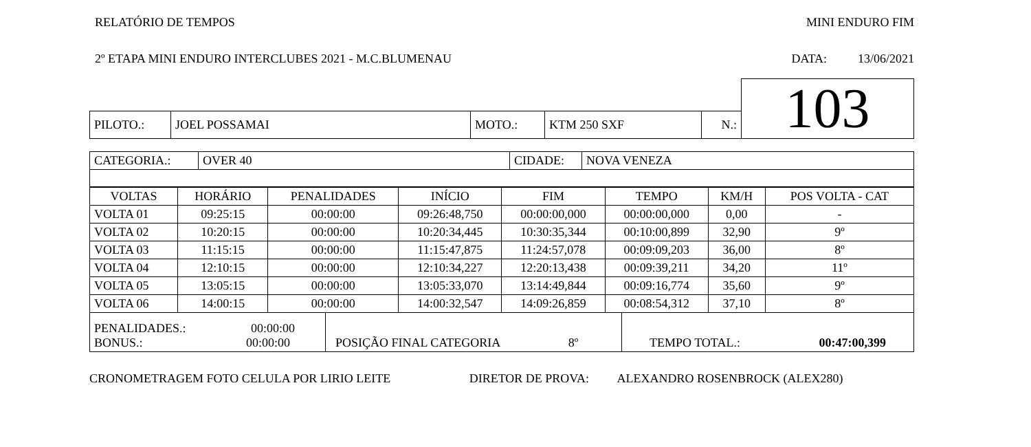RELATÓRIO DE TEMPOS MINI ENDURO FIM
2º ETAPA MINI ENDURO INTERCLUBES 2021 - M.C.BLUMENAU DATA: 13/06/2021
| | | | | | | 103 |
| PILOTO.: | JOEL POSSAMAI | MOTO.: | KTM 250 SXF | N.: | | |
| CATEGORIA.: | OVER 40 | CIDADE: | NOVA VENEZA |
| VOLTAS | HORÁRIO | PENALIDADES | INÍCIO | FIM | TEMPO | KM/H | POS VOLTA - CAT |
| VOLTA 01 | 09:25:15 | 00:00:00 | 09:26:48,750 | 00:00:00,000 | 00:00:00,000 | 0,00 | - |
| VOLTA 02 | 10:20:15 | 00:00:00 | 10:20:34,445 | 10:30:35,344 | 00:10:00,899 | 32,90 | 9º |
| VOLTA 03 | 11:15:15 | 00:00:00 | 11:15:47,875 | 11:24:57,078 | 00:09:09,203 | 36,00 | 8º |
| VOLTA 04 | 12:10:15 | 00:00:00 | 12:10:34,227 | 12:20:13,438 | 00:09:39,211 | 34,20 | 11º |
| VOLTA 05 | 13:05:15 | 00:00:00 | 13:05:33,070 | 13:14:49,844 | 00:09:16,774 | 35,60 | 9º |
| VOLTA 06 | 14:00:15 | 00:00:00 | 14:00:32,547 | 14:09:26,859 | 00:08:54,312 | 37,10 | 8º |
| PENALIDADES.: 00:00:00 BONUS.: 00:00:00 | POSIÇÃO FINAL CATEGORIA 8º | TEMPO TOTAL.: 00:47:00,399 |
CRONOMETRAGEM FOTO CELULA POR LIRIO LEITE DIRETOR DE PROVA: ALEXANDRO ROSENBROCK (ALEX280)